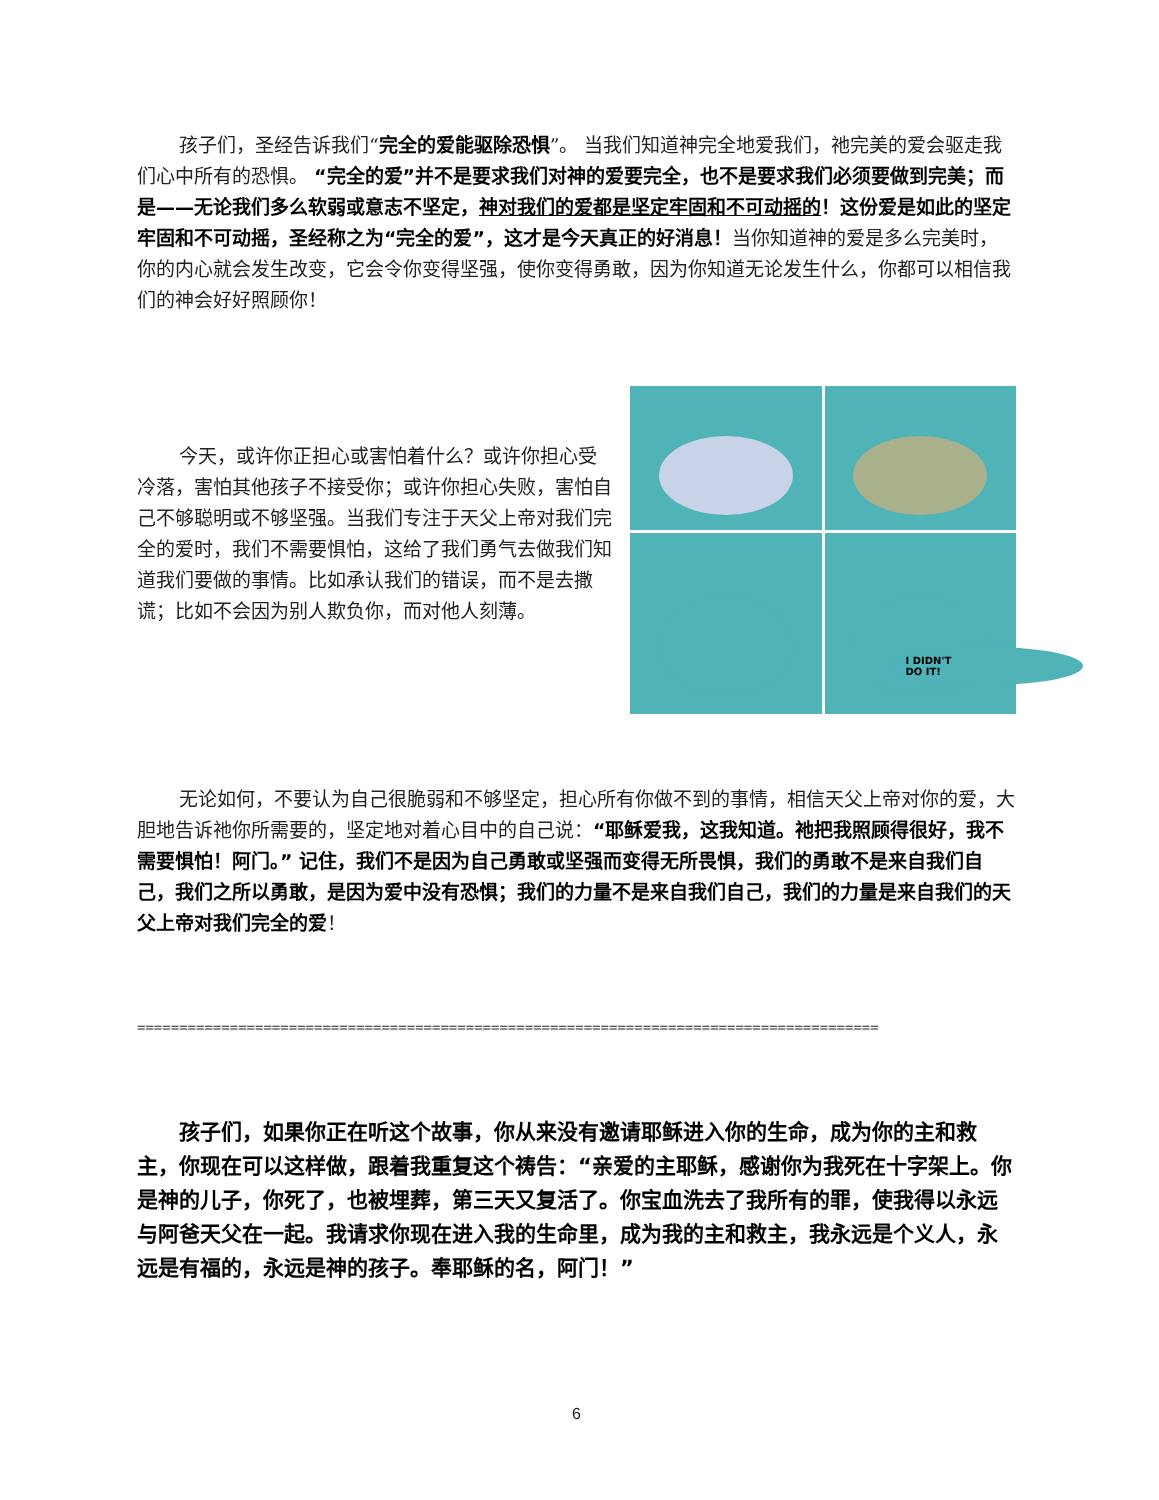孩子们，圣经告诉我们“完全的爱能驱除恐惧”。 当我们知道神完全地爱我们，祂完美的爱会驱走我们心中所有的恐惧。 “完全的爱”并不是要求我们对神的爱要完全，也不是要求我们必须要做到完美；而是——无论我们多么软弱或意志不坚定，神对我们的爱都是坚定牢固和不可动摇的！这份爱是如此的坚定牢固和不可动摇，圣经称之为“完全的爱”，这才是今天真正的好消息！当你知道神的爱是多么完美时，你的内心就会发生改变，它会令你变得坚强，使你变得勇敢，因为你知道无论发生什么，你都可以相信我们的神会好好照顾你！
今天，或许你正担心或害怕着什么？或许你担心受冷落，害怕其他孩子不接受你；或许你担心失败，害怕自己不够聪明或不够坚强。当我们专注于天父上帝对我们完全的爱时，我们不需要惧怕，这给了我们勇气去做我们知道我们要做的事情。比如承认我们的错误，而不是去撒谎；比如不会因为别人欺负你，而对他人刻薄。
I DIDN'T
DO IT!
无论如何，不要认为自己很脆弱和不够坚定，担心所有你做不到的事情，相信天父上帝对你的爱，大胆地告诉祂你所需要的，坚定地对着心目中的自己说：“耶稣爱我，这我知道。祂把我照顾得很好，我不需要惧怕！阿门。” 记住，我们不是因为自己勇敢或坚强而变得无所畏惧，我们的勇敢不是来自我们自己，我们之所以勇敢，是因为爱中没有恐惧；我们的力量不是来自我们自己，我们的力量是来自我们的天父上帝对我们完全的爱！
========================================================================================
孩子们，如果你正在听这个故事，你从来没有邀请耶稣进入你的生命，成为你的主和救主，你现在可以这样做，跟着我重复这个祷告：“亲爱的主耶稣，感谢你为我死在十字架上。你是神的儿子，你死了，也被埋葬，第三天又复活了。你宝血洗去了我所有的罪，使我得以永远与阿爸天父在一起。我请求你现在进入我的生命里，成为我的主和救主，我永远是个义人，永远是有福的，永远是神的孩子。奉耶稣的名，阿门！”
6